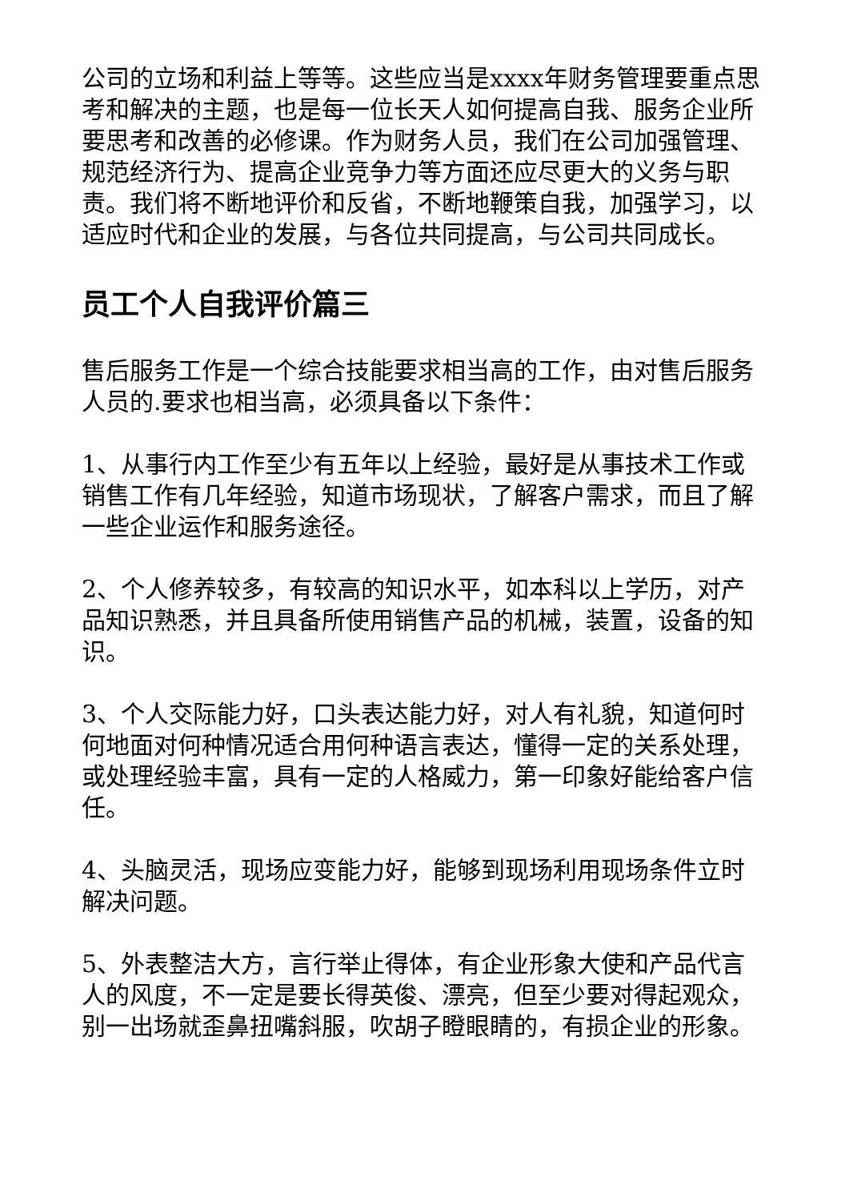公司的立场和利益上等等。这些应当是xxxx年财务管理要重点思考和解决的主题，也是每一位长天人如何提高自我、服务企业所要思考和改善的必修课。作为财务人员，我们在公司加强管理、规范经济行为、提高企业竞争力等方面还应尽更大的义务与职责。我们将不断地评价和反省，不断地鞭策自我，加强学习，以适应时代和企业的发展，与各位共同提高，与公司共同成长。
员工个人自我评价篇三
售后服务工作是一个综合技能要求相当高的工作，由对售后服务人员的.要求也相当高，必须具备以下条件：
1、从事行内工作至少有五年以上经验，最好是从事技术工作或销售工作有几年经验，知道市场现状，了解客户需求，而且了解一些企业运作和服务途径。
2、个人修养较多，有较高的知识水平，如本科以上学历，对产品知识熟悉，并且具备所使用销售产品的机械，装置，设备的知识。
3、个人交际能力好，口头表达能力好，对人有礼貌，知道何时何地面对何种情况适合用何种语言表达，懂得一定的关系处理，或处理经验丰富，具有一定的人格威力，第一印象好能给客户信任。
4、头脑灵活，现场应变能力好，能够到现场利用现场条件立时解决问题。
5、外表整洁大方，言行举止得体，有企业形象大使和产品代言人的风度，不一定是要长得英俊、漂亮，但至少要对得起观众，别一出场就歪鼻扭嘴斜服，吹胡子瞪眼睛的，有损企业的形象。